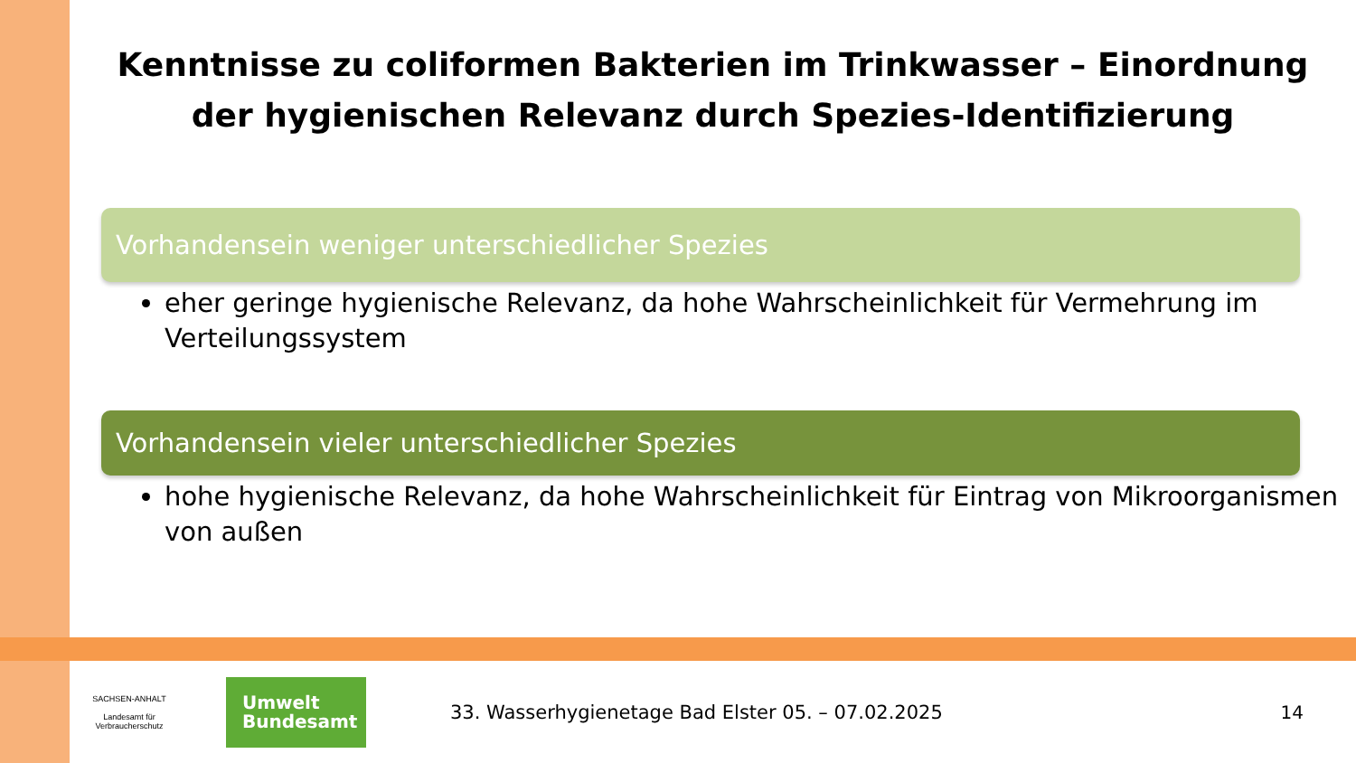Kenntnisse zu coliformen Bakterien im Trinkwasser – Einordnung der hygienischen Relevanz durch Spezies-Identifizierung
Vorhandensein weniger unterschiedlicher Spezies
eher geringe hygienische Relevanz, da hohe Wahrscheinlichkeit für Vermehrung im Verteilungssystem
Vorhandensein vieler unterschiedlicher Spezies
hohe hygienische Relevanz, da hohe Wahrscheinlichkeit für Eintrag von Mikroorganismen von außen
SACHSEN-ANHALT
Landesamt für
Verbraucherschutz
Umwelt
Bundesamt
33. Wasserhygienetage Bad Elster 05. – 07.02.2025
14